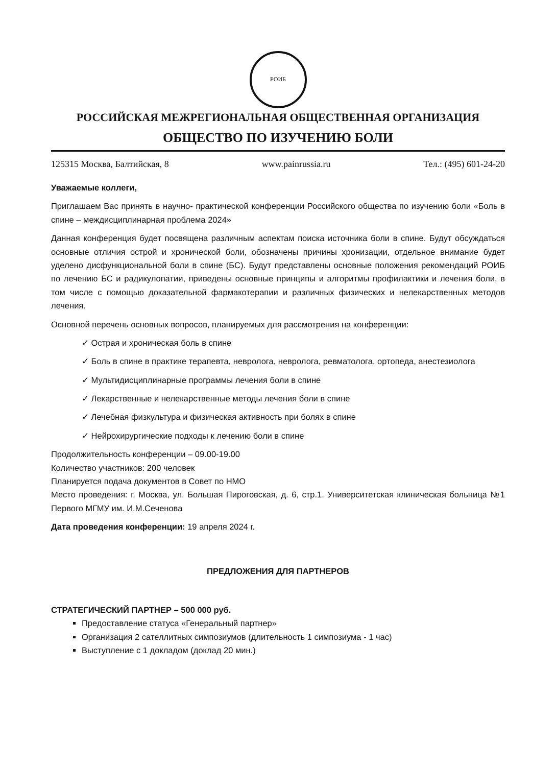РОИБ
РОССИЙСКАЯ МЕЖРЕГИОНАЛЬНАЯ ОБЩЕСТВЕННАЯ ОРГАНИЗАЦИЯ
ОБЩЕСТВО ПО ИЗУЧЕНИЮ БОЛИ
125315 Москва, Балтийская, 8 www.painrussia.ru Тел.: (495) 601-24-20
Уважаемые коллеги,
Приглашаем Вас принять в научно- практической конференции Российского общества по изучению боли «Боль в спине – междисциплинарная проблема 2024»
Данная конференция будет посвящена различным аспектам поиска источника боли в спине. Будут обсуждаться основные отличия острой и хронической боли, обозначены причины хронизации, отдельное внимание будет уделено дисфункциональной боли в спине (БС). Будут представлены основные положения рекомендаций РОИБ по лечению БС и радикулопатии, приведены основные принципы и алгоритмы профилактики и лечения боли, в том числе с помощью доказательной фармакотерапии и различных физических и нелекарственных методов лечения.
Основной перечень основных вопросов, планируемых для рассмотрения на конференции:
✓ Острая и хроническая боль в спине
✓ Боль в спине в практике терапевта, невролога, невролога, ревматолога, ортопеда, анестезиолога
✓ Мультидисциплинарные программы лечения боли в спине
✓ Лекарственные и нелекарственные методы лечения боли в спине
✓ Лечебная физкультура и физическая активность при болях в спине
✓ Нейрохирургические подходы к лечению боли в спине
Продолжительность конференции – 09.00-19.00
Количество участников: 200 человек
Планируется подача документов в Совет по НМО
Место проведения: г. Москва, ул. Большая Пироговская, д. 6, стр.1. Университетская клиническая больница №1 Первого МГМУ им. И.М.Сеченова
Дата проведения конференции: 19 апреля 2024 г.
ПРЕДЛОЖЕНИЯ ДЛЯ ПАРТНЕРОВ
СТРАТЕГИЧЕСКИЙ ПАРТНЕР – 500 000 руб.
Предоставление статуса «Генеральный партнер»
Организация 2 сателлитных симпозиумов (длительность 1 симпозиума - 1 час)
Выступление с 1 докладом (доклад 20 мин.)